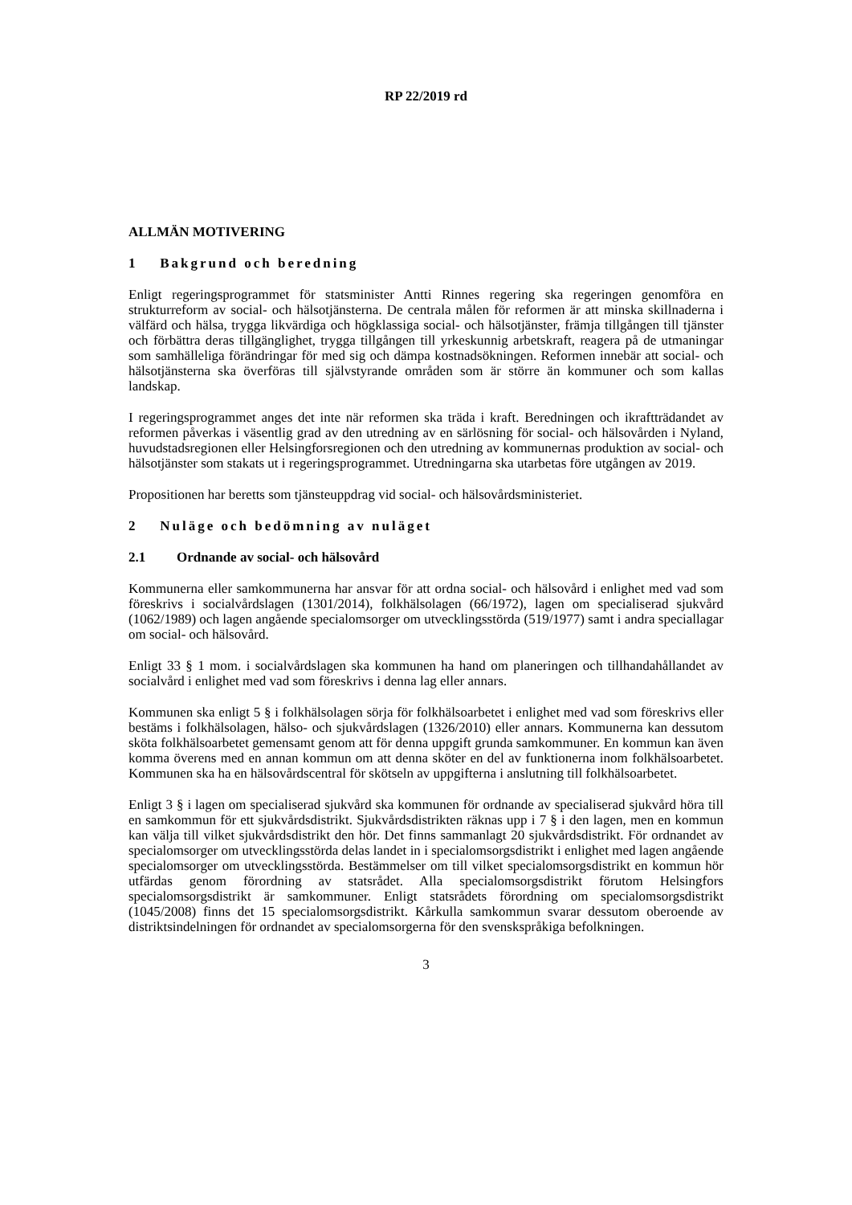RP 22/2019 rd
ALLMÄN MOTIVERING
1 Bakgrund och beredning
Enligt regeringsprogrammet för statsminister Antti Rinnes regering ska regeringen genomföra en strukturreform av social- och hälsotjänsterna. De centrala målen för reformen är att minska skillnaderna i välfärd och hälsa, trygga likvärdiga och högklassiga social- och hälsotjänster, främja tillgången till tjänster och förbättra deras tillgänglighet, trygga tillgången till yrkeskunnig arbetskraft, reagera på de utmaningar som samhälleliga förändringar för med sig och dämpa kostnadsökningen. Reformen innebär att social- och hälsotjänsterna ska överföras till självstyrande områden som är större än kommuner och som kallas landskap.
I regeringsprogrammet anges det inte när reformen ska träda i kraft. Beredningen och ikraftträdandet av reformen påverkas i väsentlig grad av den utredning av en särlösning för social- och hälsovården i Nyland, huvudstadsregionen eller Helsingforsregionen och den utredning av kommunernas produktion av social- och hälsotjänster som stakats ut i regeringsprogrammet. Utredningarna ska utarbetas före utgången av 2019.
Propositionen har beretts som tjänsteuppdrag vid social- och hälsovårdsministeriet.
2 Nuläge och bedömning av nuläget
2.1 Ordnande av social- och hälsovård
Kommunerna eller samkommunerna har ansvar för att ordna social- och hälsovård i enlighet med vad som föreskrivs i socialvårdslagen (1301/2014), folkhälsolagen (66/1972), lagen om specialiserad sjukvård (1062/1989) och lagen angående specialomsorger om utvecklingsstörda (519/1977) samt i andra speciallagar om social- och hälsovård.
Enligt 33 § 1 mom. i socialvårdslagen ska kommunen ha hand om planeringen och tillhandahållandet av socialvård i enlighet med vad som föreskrivs i denna lag eller annars.
Kommunen ska enligt 5 § i folkhälsolagen sörja för folkhälsoarbetet i enlighet med vad som föreskrivs eller bestäms i folkhälsolagen, hälso- och sjukvårdslagen (1326/2010) eller annars. Kommunerna kan dessutom sköta folkhälsoarbetet gemensamt genom att för denna uppgift grunda samkommuner. En kommun kan även komma överens med en annan kommun om att denna sköter en del av funktionerna inom folkhälsoarbetet. Kommunen ska ha en hälsovårdscentral för skötseln av uppgifterna i anslutning till folkhälsoarbetet.
Enligt 3 § i lagen om specialiserad sjukvård ska kommunen för ordnande av specialiserad sjukvård höra till en samkommun för ett sjukvårdsdistrikt. Sjukvårdsdistrikten räknas upp i 7 § i den lagen, men en kommun kan välja till vilket sjukvårdsdistrikt den hör. Det finns sammanlagt 20 sjukvårdsdistrikt. För ordnandet av specialomsorger om utvecklingsstörda delas landet in i specialomsorgsdistrikt i enlighet med lagen angående specialomsorger om utvecklingsstörda. Bestämmelser om till vilket specialomsorgsdistrikt en kommun hör utfärdas genom förordning av statsrådet. Alla specialomsorgsdistrikt förutom Helsingfors specialomsorgsdistrikt är samkommuner. Enligt statsrådets förordning om specialomsorgsdistrikt (1045/2008) finns det 15 specialomsorgsdistrikt. Kårkulla samkommun svarar dessutom oberoende av distriktsindelningen för ordnandet av specialomsorgerna för den svenskspråkiga befolkningen.
3